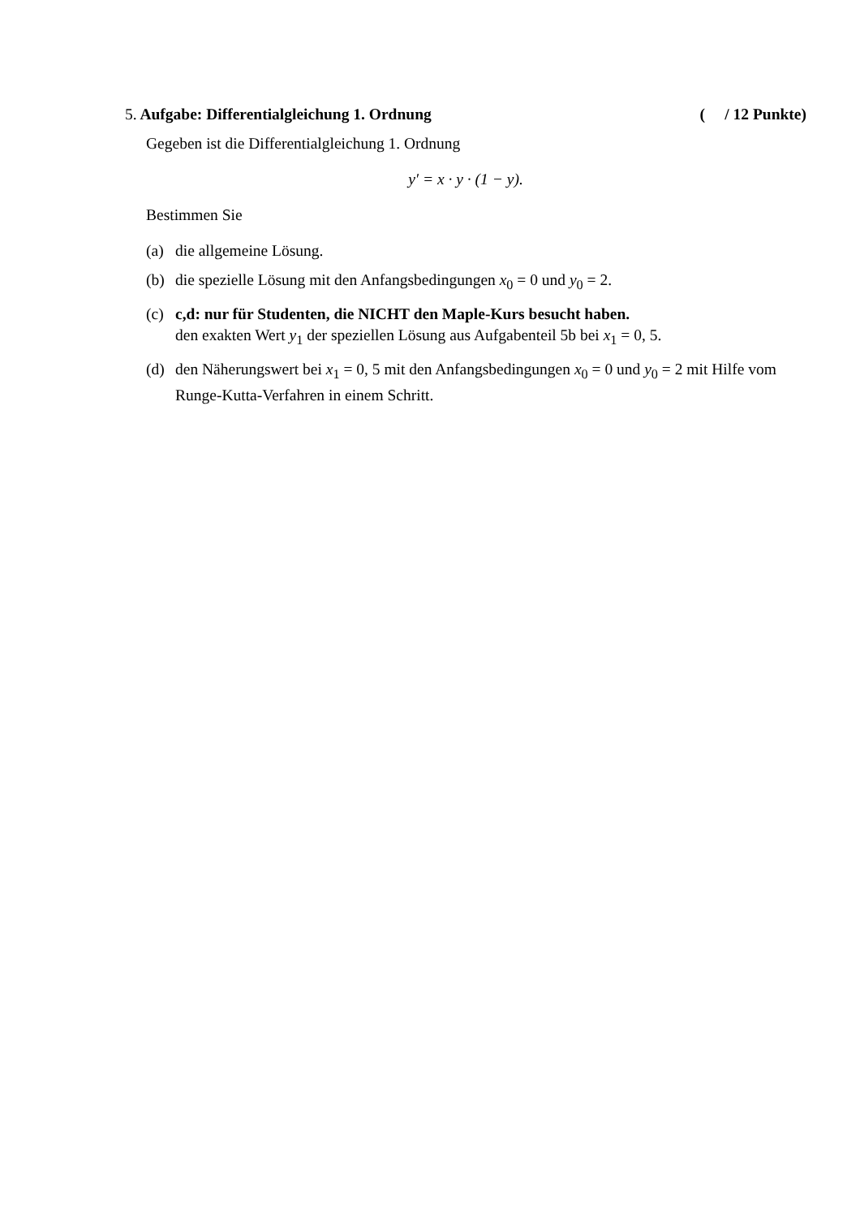5. Aufgabe: Differentialgleichung 1. Ordnung ( / 12 Punkte)
Gegeben ist die Differentialgleichung 1. Ordnung
y′ = x · y · (1 − y).
Bestimmen Sie
(a) die allgemeine Lösung.
(b) die spezielle Lösung mit den Anfangsbedingungen x<sub>0</sub> = 0 und y<sub>0</sub> = 2.
(c) c,d: nur für Studenten, die NICHT den Maple-Kurs besucht haben.
den exakten Wert y<sub>1</sub> der speziellen Lösung aus Aufgabenteil 5b bei x<sub>1</sub> = 0, 5.
(d) den Näherungswert bei x<sub>1</sub> = 0, 5 mit den Anfangsbedingungen x<sub>0</sub> = 0 und y<sub>0</sub> = 2 mit Hilfe vom Runge-Kutta-Verfahren in einem Schritt.